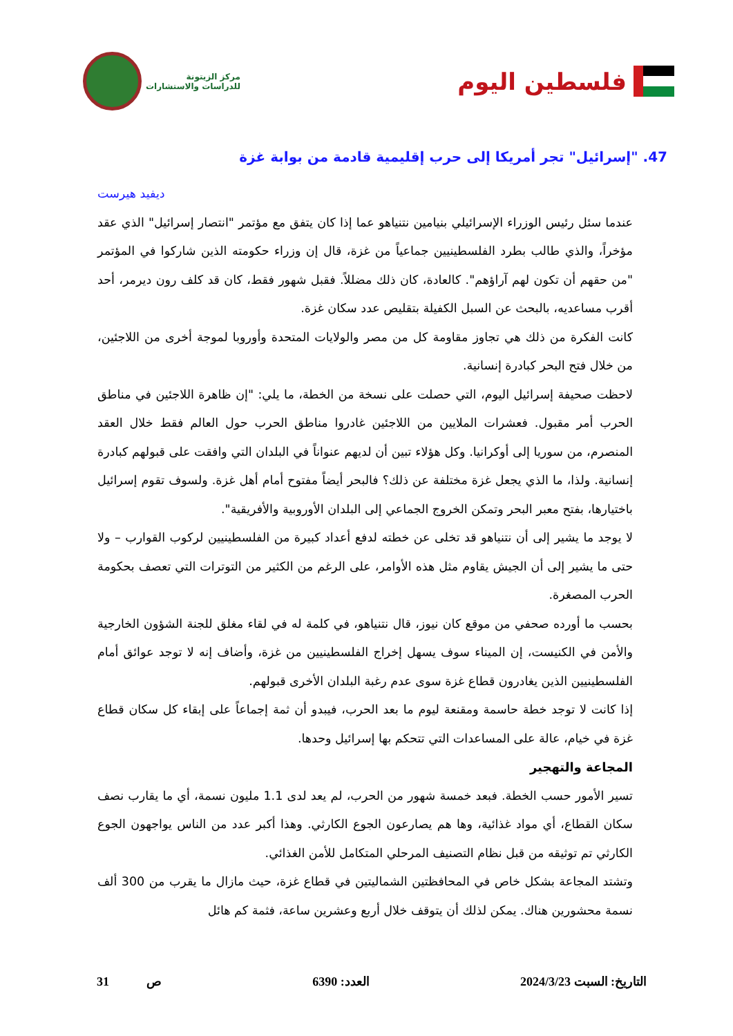فلسطين اليوم
مركز الزيتونة
للدراسات والاستشارات
47. "إسرائيل" تجر أمريكا إلى حرب إقليمية قادمة من بوابة غزة
ديفيد هيرست
عندما سئل رئيس الوزراء الإسرائيلي بنيامين نتنياهو عما إذا كان يتفق مع مؤتمر "انتصار إسرائيل" الذي عقد مؤخراً، والذي طالب بطرد الفلسطينيين جماعياً من غزة، قال إن وزراء حكومته الذين شاركوا في المؤتمر "من حقهم أن تكون لهم آراؤهم". كالعادة، كان ذلك مضللاً. فقبل شهور فقط، كان قد كلف رون ديرمر، أحد أقرب مساعديه، بالبحث عن السبل الكفيلة بتقليص عدد سكان غزة.
كانت الفكرة من ذلك هي تجاوز مقاومة كل من مصر والولايات المتحدة وأوروبا لموجة أخرى من اللاجئين، من خلال فتح البحر كبادرة إنسانية.
لاحظت صحيفة إسرائيل اليوم، التي حصلت على نسخة من الخطة، ما يلي: "إن ظاهرة اللاجئين في مناطق الحرب أمر مقبول. فعشرات الملايين من اللاجئين غادروا مناطق الحرب حول العالم فقط خلال العقد المنصرم، من سوريا إلى أوكرانيا. وكل هؤلاء تبين أن لديهم عنواناً في البلدان التي وافقت على قبولهم كبادرة إنسانية. ولذا، ما الذي يجعل غزة مختلفة عن ذلك؟ فالبحر أيضاً مفتوح أمام أهل غزة. ولسوف تقوم إسرائيل باختيارها، بفتح معبر البحر وتمكن الخروج الجماعي إلى البلدان الأوروبية والأفريقية".
لا يوجد ما يشير إلى أن نتنياهو قد تخلى عن خطته لدفع أعداد كبيرة من الفلسطينيين لركوب القوارب – ولا حتى ما يشير إلى أن الجيش يقاوم مثل هذه الأوامر، على الرغم من الكثير من التوترات التي تعصف بحكومة الحرب المصغرة.
بحسب ما أورده صحفي من موقع كان نيوز، قال نتنياهو، في كلمة له في لقاء مغلق للجنة الشؤون الخارجية والأمن في الكنيست، إن الميناء سوف يسهل إخراج الفلسطينيين من غزة، وأضاف إنه لا توجد عوائق أمام الفلسطينيين الذين يغادرون قطاع غزة سوى عدم رغبة البلدان الأخرى قبولهم.
إذا كانت لا توجد خطة حاسمة ومقنعة ليوم ما بعد الحرب، فيبدو أن ثمة إجماعاً على إبقاء كل سكان قطاع غزة في خيام، عالة على المساعدات التي تتحكم بها إسرائيل وحدها.
المجاعة والتهجير
تسير الأمور حسب الخطة. فبعد خمسة شهور من الحرب، لم يعد لدى 1.1 مليون نسمة، أي ما يقارب نصف سكان القطاع، أي مواد غذائية، وها هم يصارعون الجوع الكارثي. وهذا أكبر عدد من الناس يواجهون الجوع الكارثي تم توثيقه من قبل نظام التصنيف المرحلي المتكامل للأمن الغذائي.
وتشتد المجاعة بشكل خاص في المحافظتين الشماليتين في قطاع غزة، حيث مازال ما يقرب من 300 ألف نسمة محشورين هناك. يمكن لذلك أن يتوقف خلال أربع وعشرين ساعة، فثمة كم هائل
التاريخ: السبت 2024/3/23 العدد: 6390 ص 31